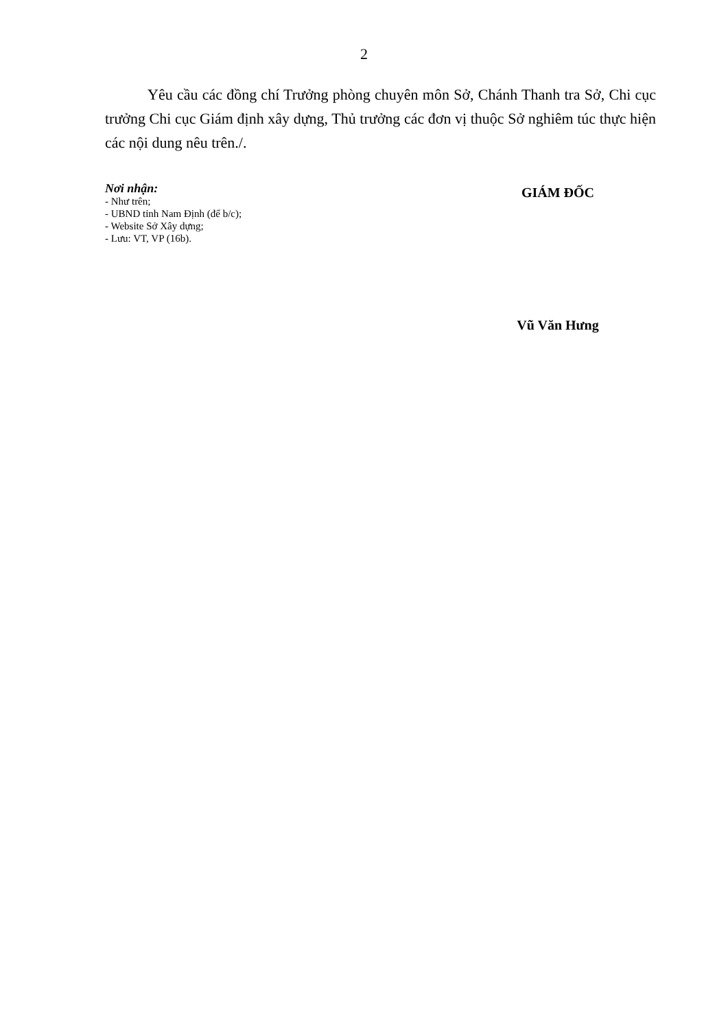2
Yêu cầu các đồng chí Trưởng phòng chuyên môn Sở, Chánh Thanh tra Sở, Chi cục trưởng Chi cục Giám định xây dựng, Thủ trưởng các đơn vị thuộc Sở nghiêm túc thực hiện các nội dung nêu trên./.
Nơi nhận:
- Như trên;
- UBND tỉnh Nam Định (để b/c);
- Website Sở Xây dựng;
- Lưu: VT, VP (16b).
GIÁM ĐỐC
Vũ Văn Hưng